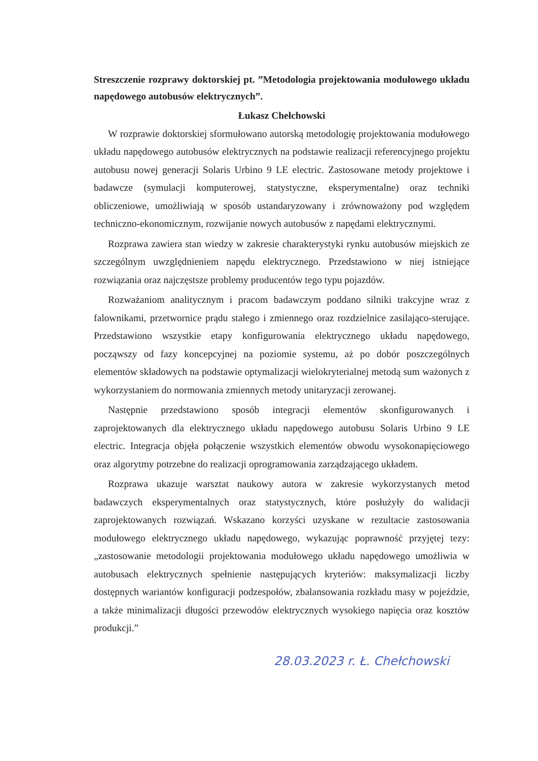Streszczenie rozprawy doktorskiej pt. ”Metodologia projektowania modułowego układu napędowego autobusów elektrycznych”.
Łukasz Chełchowski
W rozprawie doktorskiej sformułowano autorską metodologię projektowania modułowego układu napędowego autobusów elektrycznych na podstawie realizacji referencyjnego projektu autobusu nowej generacji Solaris Urbino 9 LE electric. Zastosowane metody projektowe i badawcze (symulacji komputerowej, statystyczne, eksperymentalne) oraz techniki obliczeniowe, umożliwiają w sposób ustandaryzowany i zrównoważony pod względem techniczno-ekonomicznym, rozwijanie nowych autobusów z napędami elektrycznymi.
Rozprawa zawiera stan wiedzy w zakresie charakterystyki rynku autobusów miejskich ze szczególnym uwzględnieniem napędu elektrycznego. Przedstawiono w niej istniejące rozwiązania oraz najczęstsze problemy producentów tego typu pojazdów.
Rozważaniom analitycznym i pracom badawczym poddano silniki trakcyjne wraz z falownikami, przetwornice prądu stałego i zmiennego oraz rozdzielnice zasilająco-sterujące. Przedstawiono wszystkie etapy konfigurowania elektrycznego układu napędowego, począwszy od fazy koncepcyjnej na poziomie systemu, aż po dobór poszczególnych elementów składowych na podstawie optymalizacji wielokryterialnej metodą sum ważonych z wykorzystaniem do normowania zmiennych metody unitaryzacji zerowanej.
Następnie przedstawiono sposób integracji elementów skonfigurowanych i zaprojektowanych dla elektrycznego układu napędowego autobusu Solaris Urbino 9 LE electric. Integracja objęła połączenie wszystkich elementów obwodu wysokonapięciowego oraz algorytmy potrzebne do realizacji oprogramowania zarządzającego układem.
Rozprawa ukazuje warsztat naukowy autora w zakresie wykorzystanych metod badawczych eksperymentalnych oraz statystycznych, które posłużyły do walidacji zaprojektowanych rozwiązań. Wskazano korzyści uzyskane w rezultacie zastosowania modułowego elektrycznego układu napędowego, wykazując poprawność przyjętej tezy: „zastosowanie metodologii projektowania modułowego układu napędowego umożliwia w autobusach elektrycznych spełnienie następujących kryteriów: maksymalizacji liczby dostępnych wariantów konfiguracji podzespołów, zbalansowania rozkładu masy w pojeździe, a także minimalizacji długości przewodów elektrycznych wysokiego napięcia oraz kosztów produkcji.”
28.03.2023 r. Ł. Chełchowski